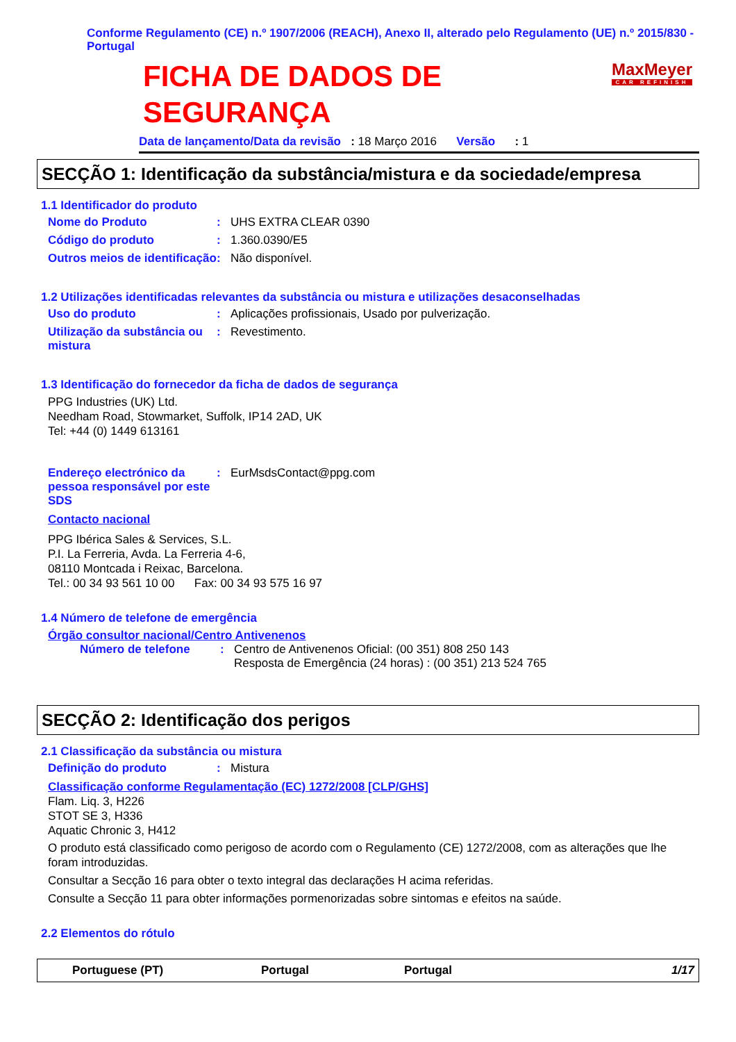Conforme Regulamento (CE) n.º 1907/2006 (REACH), Anexo II, alterado pelo Regulamento (UE) n.º 2015/830 - Portugal
FICHA DE DADOS DE
SEGURANÇA
MaxMeyer
CAR REFINISH
Data de lançamento/Data da revisão : 18 Março 2016 Versão : 1
SECÇÃO 1: Identificação da substância/mistura e da sociedade/empresa
1.1 Identificador do produto
Nome do Produto: UHS EXTRA CLEAR 0390
Código do produto: 1.360.0390/E5
Outros meios de identificação: Não disponível.
1.2 Utilizações identificadas relevantes da substância ou mistura e utilizações desaconselhadas
Uso do produto: Aplicações profissionais, Usado por pulverização.
Utilização da substância ou mistura: Revestimento.
1.3 Identificação do fornecedor da ficha de dados de segurança
PPG Industries (UK) Ltd.
Needham Road, Stowmarket, Suffolk, IP14 2AD, UK
Tel: +44 (0) 1449 613161
Endereço electrónico da pessoa responsável por este SDS: EurMsdsContact@ppg.com
Contacto nacional
PPG Ibérica Sales & Services, S.L.
P.I. La Ferreria, Avda. La Ferreria 4-6,
08110 Montcada i Reixac, Barcelona.
Tel.: 00 34 93 561 10 00 Fax: 00 34 93 575 16 97
1.4 Número de telefone de emergência
Órgão consultor nacional/Centro Antivenenos
Número de telefone: Centro de Antivenenos Oficial: (00 351) 808 250 143
Resposta de Emergência (24 horas) : (00 351) 213 524 765
SECÇÃO 2: Identificação dos perigos
2.1 Classificação da substância ou mistura
Definição do produto: Mistura
Classificação conforme Regulamentação (EC) 1272/2008 [CLP/GHS]
Flam. Liq. 3, H226
STOT SE 3, H336
Aquatic Chronic 3, H412
O produto está classificado como perigoso de acordo com o Regulamento (CE) 1272/2008, com as alterações que lhe foram introduzidas.
Consultar a Secção 16 para obter o texto integral das declarações H acima referidas.
Consulte a Secção 11 para obter informações pormenorizadas sobre sintomas e efeitos na saúde.
2.2 Elementos do rótulo
Portuguese (PT) Portugal Portugal 1/17